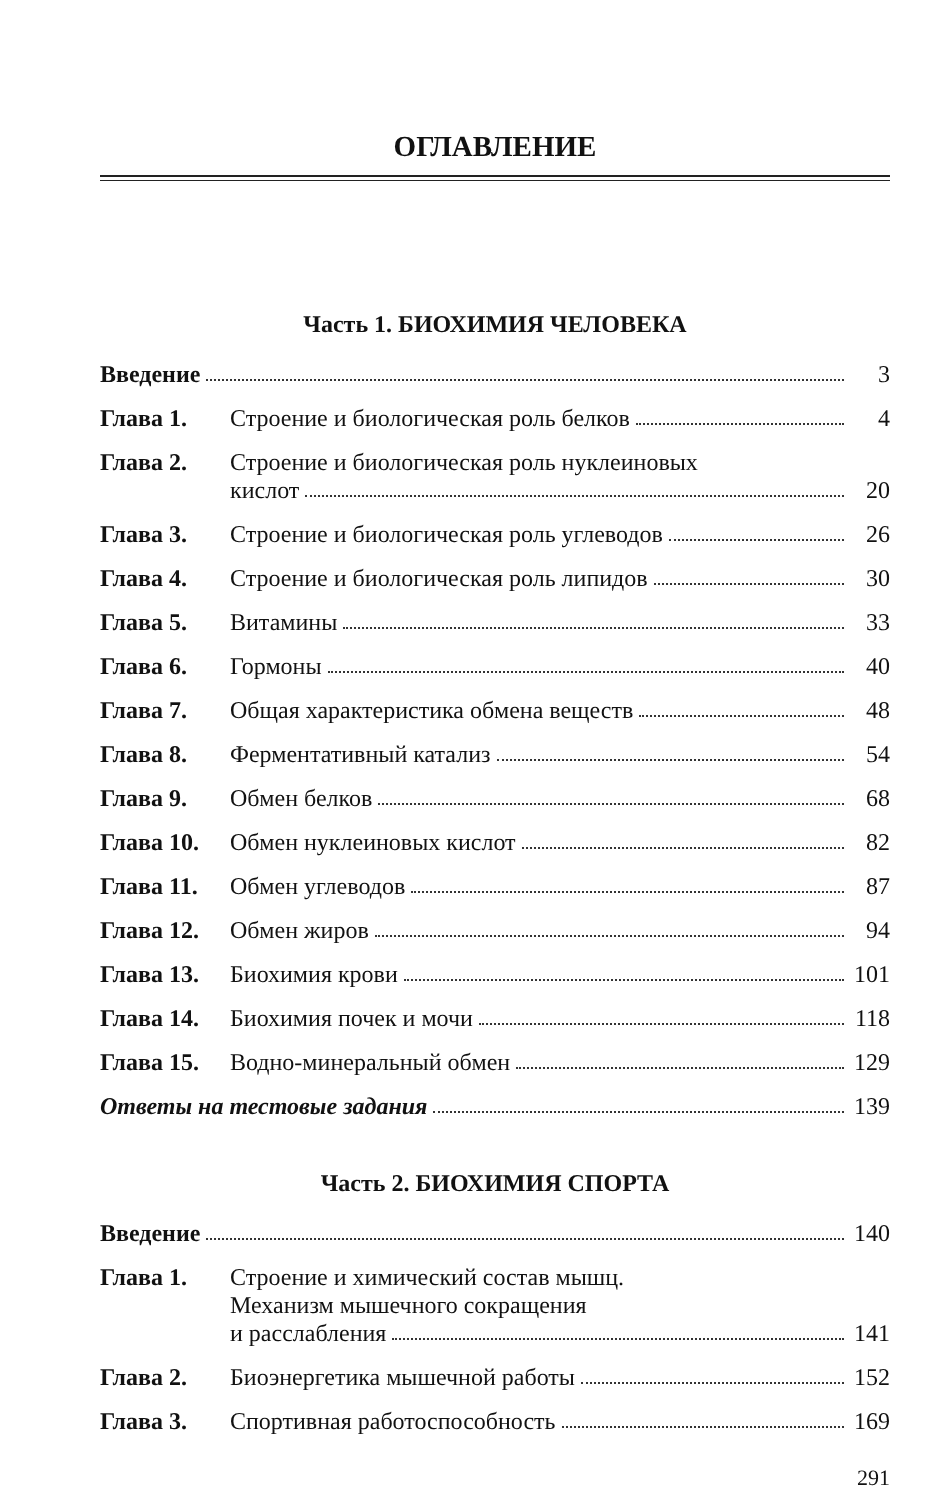ОГЛАВЛЕНИЕ
Часть 1. БИОХИМИЯ ЧЕЛОВЕКА
Введение 3
Глава 1. Строение и биологическая роль белков
4
Глава 2. Строение и биологическая роль нуклеиновых
кислот
20
Глава 3. Строение и биологическая роль углеводов
26
Глава 4. Строение и биологическая роль липидов
30
Глава 5. Витамины 33
Глава 6. Гормоны 40
Глава 7. Общая характеристика обмена веществ
48
Глава 8. Ферментативный катализ 54
Глава 9. Обмен белков 68
Глава 10. Обмен нуклеиновых кислот 82
Глава 11. Обмен углеводов 87
Глава 12. Обмен жиров 94
Глава 13. Биохимия крови 101
Глава 14. Биохимия почек и мочи 118
Глава 15. Водно-минеральный обмен 129
Ответы на тестовые задания 139
Часть 2. БИОХИМИЯ СПОРТА
Введение 140
Глава 1. Строение и химический состав мышц.
Механизм мышечного сокращения
и расслабления
141
Глава 2. Биоэнергетика мышечной работы 152
Глава 3. Спортивная работоспособность 169
291